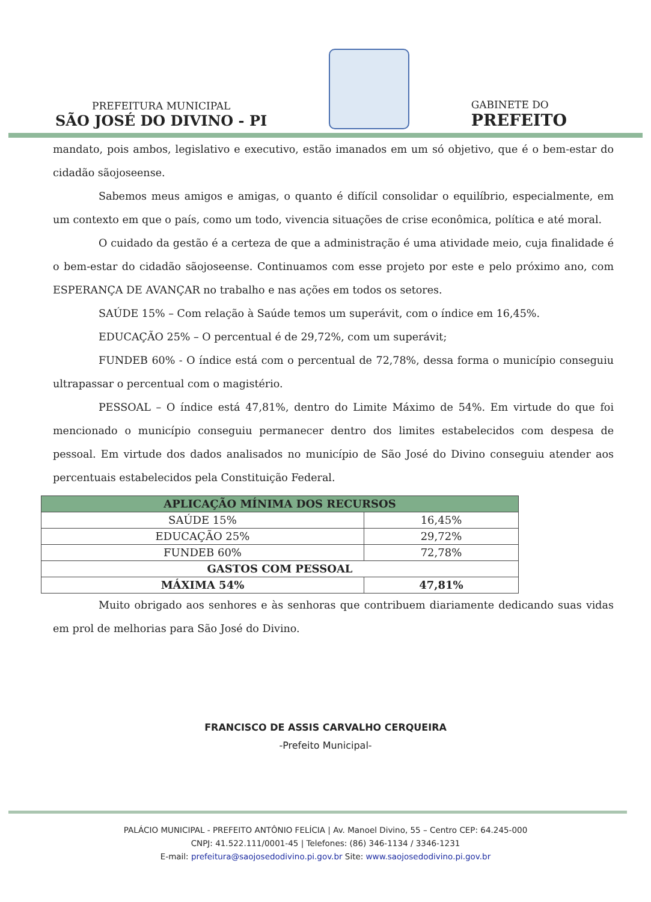PREFEITURA MUNICIPAL
SÃO JOSÉ DO DIVINO - PI
GABINETE DO
PREFEITO
mandato, pois ambos, legislativo e executivo, estão imanados em um só objetivo, que é o bem-estar do cidadão sãojoseense.
Sabemos meus amigos e amigas, o quanto é difícil consolidar o equilíbrio, especialmente, em um contexto em que o país, como um todo, vivencia situações de crise econômica, política e até moral.
O cuidado da gestão é a certeza de que a administração é uma atividade meio, cuja finalidade é o bem-estar do cidadão sãojoseense. Continuamos com esse projeto por este e pelo próximo ano, com ESPERANÇA DE AVANÇAR no trabalho e nas ações em todos os setores.
SAÚDE 15% – Com relação à Saúde temos um superávit, com o índice em 16,45%.
EDUCAÇÃO 25% – O percentual é de 29,72%, com um superávit;
FUNDEB 60% - O índice está com o percentual de 72,78%, dessa forma o município conseguiu ultrapassar o percentual com o magistério.
PESSOAL – O índice está 47,81%, dentro do Limite Máximo de 54%. Em virtude do que foi mencionado o município conseguiu permanecer dentro dos limites estabelecidos com despesa de pessoal. Em virtude dos dados analisados no município de São José do Divino conseguiu atender aos percentuais estabelecidos pela Constituição Federal.
| APLICAÇÃO MÍNIMA DOS RECURSOS | |
| --- | --- |
| SAÚDE 15% | 16,45% |
| EDUCAÇÃO 25% | 29,72% |
| FUNDEB 60% | 72,78% |
| GASTOS COM PESSOAL | |
| MÁXIMA 54% | 47,81% |
Muito obrigado aos senhores e às senhoras que contribuem diariamente dedicando suas vidas em prol de melhorias para São José do Divino.
FRANCISCO DE ASSIS CARVALHO CERQUEIRA
-Prefeito Municipal-
PALÁCIO MUNICIPAL - PREFEITO ANTÔNIO FELÍCIA | Av. Manoel Divino, 55 – Centro CEP: 64.245-000
CNPJ: 41.522.111/0001-45 | Telefones: (86) 346-1134 / 3346-1231
E-mail: prefeitura@saojosedodivino.pi.gov.br Site: www.saojosedodivino.pi.gov.br